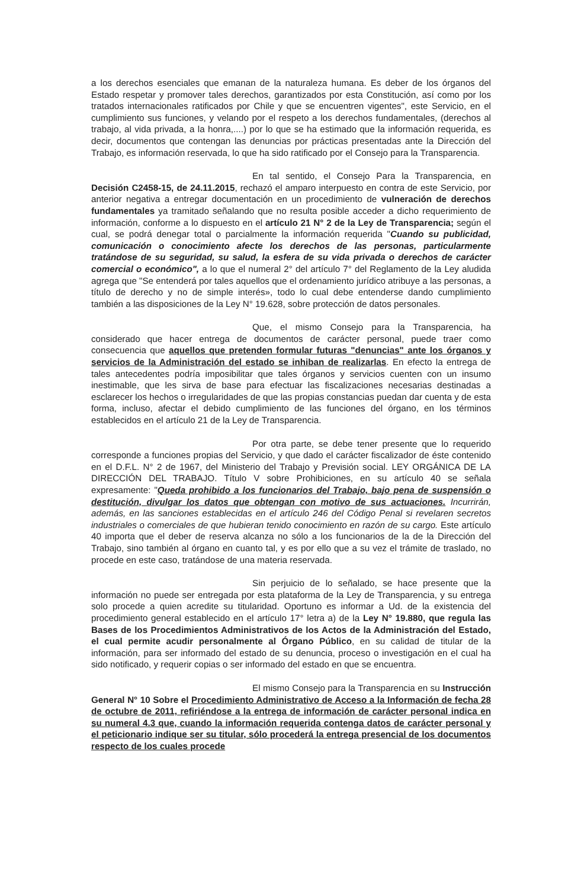a los derechos esenciales que emanan de la naturaleza humana. Es deber de los órganos del Estado respetar y promover tales derechos, garantizados por esta Constitución, así como por los tratados internacionales ratificados por Chile y que se encuentren vigentes", este Servicio, en el cumplimiento sus funciones, y velando por el respeto a los derechos fundamentales, (derechos al trabajo, al vida privada, a la honra,....) por lo que se ha estimado que la información requerida, es decir, documentos que contengan las denuncias por prácticas presentadas ante la Dirección del Trabajo, es información reservada, lo que ha sido ratificado por el Consejo para la Transparencia.
En tal sentido, el Consejo Para la Transparencia, en Decisión C2458-15, de 24.11.2015, rechazó el amparo interpuesto en contra de este Servicio, por anterior negativa a entregar documentación en un procedimiento de vulneración de derechos fundamentales ya tramitado señalando que no resulta posible acceder a dicho requerimiento de información, conforme a lo dispuesto en el artículo 21 N° 2 de la Ley de Transparencia; según el cual, se podrá denegar total o parcialmente la información requerida "Cuando su publicidad, comunicación o conocimiento afecte los derechos de las personas, particularmente tratándose de su seguridad, su salud, la esfera de su vida privada o derechos de carácter comercial o económico", a lo que el numeral 2° del artículo 7° del Reglamento de la Ley aludida agrega que "Se entenderá por tales aquellos que el ordenamiento jurídico atribuye a las personas, a título de derecho y no de simple interés», todo lo cual debe entenderse dando cumplimiento también a las disposiciones de la Ley N° 19.628, sobre protección de datos personales.
Que, el mismo Consejo para la Transparencia, ha considerado que hacer entrega de documentos de carácter personal, puede traer como consecuencia que aquellos que pretenden formular futuras "denuncias" ante los órganos y servicios de la Administración del estado se inhiban de realizarlas. En efecto la entrega de tales antecedentes podría imposibilitar que tales órganos y servicios cuenten con un insumo inestimable, que les sirva de base para efectuar las fiscalizaciones necesarias destinadas a esclarecer los hechos o irregularidades de que las propias constancias puedan dar cuenta y de esta forma, incluso, afectar el debido cumplimiento de las funciones del órgano, en los términos establecidos en el artículo 21 de la Ley de Transparencia.
Por otra parte, se debe tener presente que lo requerido corresponde a funciones propias del Servicio, y que dado el carácter fiscalizador de éste contenido en el D.F.L. N° 2 de 1967, del Ministerio del Trabajo y Previsión social. LEY ORGÁNICA DE LA DIRECCIÓN DEL TRABAJO. Título V sobre Prohibiciones, en su artículo 40 se señala expresamente: "Queda prohibido a los funcionarios del Trabajo, bajo pena de suspensión o destitución, divulgar los datos que obtengan con motivo de sus actuaciones. Incurrirán, además, en las sanciones establecidas en el artículo 246 del Código Penal si revelaren secretos industriales o comerciales de que hubieran tenido conocimiento en razón de su cargo. Este artículo 40 importa que el deber de reserva alcanza no sólo a los funcionarios de la de la Dirección del Trabajo, sino también al órgano en cuanto tal, y es por ello que a su vez el trámite de traslado, no procede en este caso, tratándose de una materia reservada.
Sin perjuicio de lo señalado, se hace presente que la información no puede ser entregada por esta plataforma de la Ley de Transparencia, y su entrega solo procede a quien acredite su titularidad. Oportuno es informar a Ud. de la existencia del procedimiento general establecido en el artículo 17° letra a) de la Ley N° 19.880, que regula las Bases de los Procedimientos Administrativos de los Actos de la Administración del Estado, el cual permite acudir personalmente al Órgano Público, en su calidad de titular de la información, para ser informado del estado de su denuncia, proceso o investigación en el cual ha sido notificado, y requerir copias o ser informado del estado en que se encuentra.
El mismo Consejo para la Transparencia en su Instrucción General N° 10 Sobre el Procedimiento Administrativo de Acceso a la Información de fecha 28 de octubre de 2011, refiriéndose a la entrega de información de carácter personal indica en su numeral 4.3 que, cuando la información requerida contenga datos de carácter personal y el peticionario indique ser su titular, sólo procederá la entrega presencial de los documentos respecto de los cuales procede